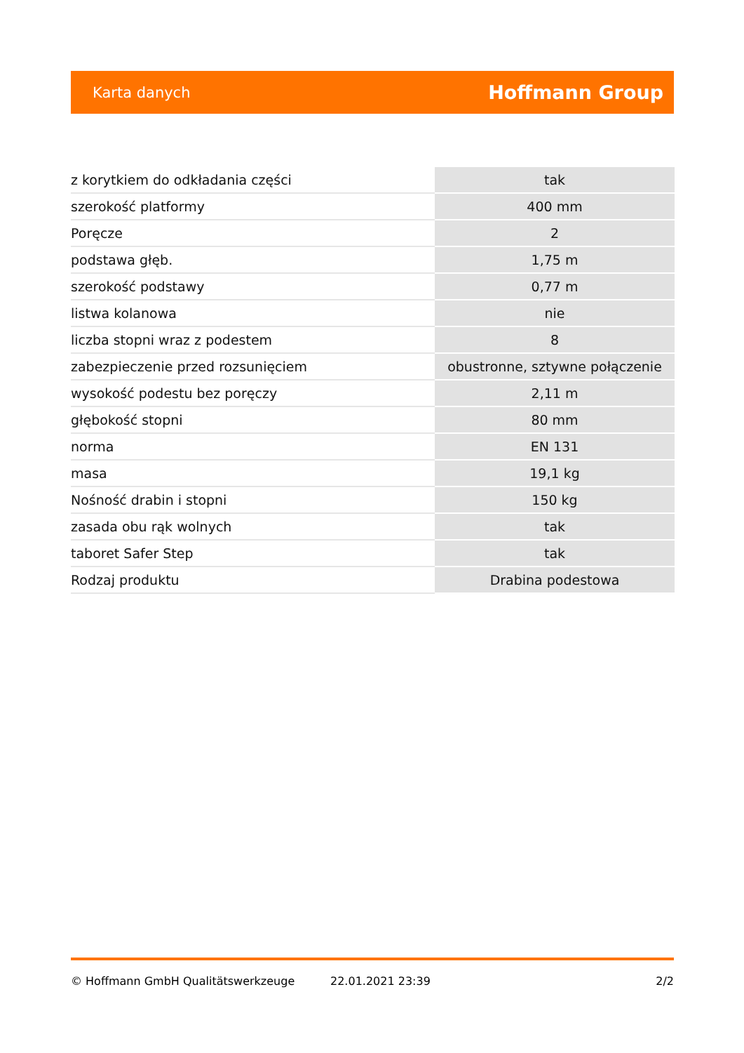Karta danych Hoffmann Group
| z korytkiem do odkładania części | tak |
| szerokość platformy | 400 mm |
| Poręcze | 2 |
| podstawa głęb. | 1,75 m |
| szerokość podstawy | 0,77 m |
| listwa kolanowa | nie |
| liczba stopni wraz z podestem | 8 |
| zabezpieczenie przed rozsunięciem | obustronne, sztywne połączenie |
| wysokość podestu bez poręczy | 2,11 m |
| głębokość stopni | 80 mm |
| norma | EN 131 |
| masa | 19,1 kg |
| Nośność drabin i stopni | 150 kg |
| zasada obu rąk wolnych | tak |
| taboret Safer Step | tak |
| Rodzaj produktu | Drabina podestowa |
© Hoffmann GmbH Qualitätswerkzeuge 22.01.2021 23:39 2/2